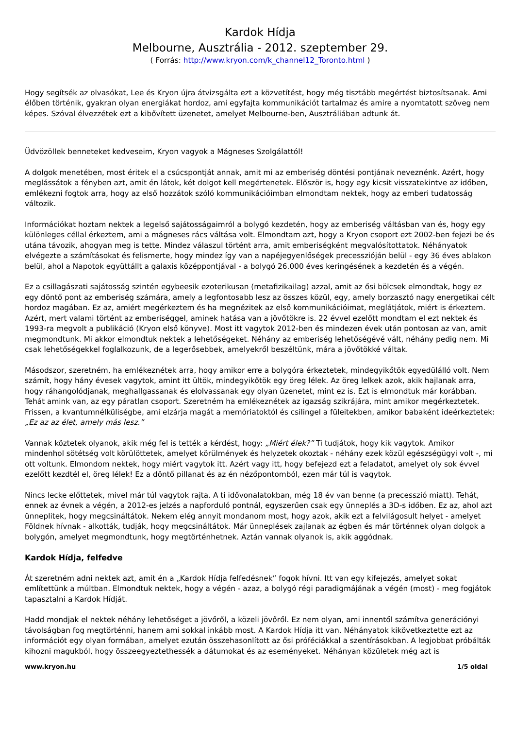Kardok Hídja
Melbourne, Ausztrália - 2012. szeptember 29.
( Forrás: http://www.kryon.com/k_channel12_Toronto.html )
Hogy segítsék az olvasókat, Lee és Kryon újra átvizsgálta ezt a közvetítést, hogy még tisztább megértést biztosítsanak. Ami élőben történik, gyakran olyan energiákat hordoz, ami egyfajta kommunikációt tartalmaz és amire a nyomtatott szöveg nem képes. Szóval élvezzétek ezt a kibővített üzenetet, amelyet Melbourne-ben, Ausztráliában adtunk át.
Üdvözöllek benneteket kedveseim, Kryon vagyok a Mágneses Szolgálattól!
A dolgok menetében, most éritek el a csúcspontját annak, amit mi az emberiség döntési pontjának neveznénk. Azért, hogy meglássátok a fényben azt, amit én látok, két dolgot kell megértenetek. Először is, hogy egy kicsit visszatekintve az időben, emlékezni fogtok arra, hogy az első hozzátok szóló kommunikációimban elmondtam nektek, hogy az emberi tudatosság változik.
Információkat hoztam nektek a legelső sajátosságaimról a bolygó kezdetén, hogy az emberiség váltásban van és, hogy egy különleges céllal érkeztem, ami a mágneses rács váltása volt. Elmondtam azt, hogy a Kryon csoport ezt 2002-ben fejezi be és utána távozik, ahogyan meg is tette. Mindez válaszul történt arra, amit emberiségként megvalósítottatok. Néhányatok elvégezte a számításokat és felismerte, hogy mindez így van a napéjegyenlőségek precesszióján belül - egy 36 éves ablakon belül, ahol a Napotok együttállt a galaxis középpontjával - a bolygó 26.000 éves keringésének a kezdetén és a végén.
Ez a csillagászati sajátosság szintén egybeesik ezoterikusan (metafizikailag) azzal, amit az ősi bölcsek elmondtak, hogy ez egy döntő pont az emberiség számára, amely a legfontosabb lesz az összes közül, egy, amely borzasztó nagy energetikai célt hordoz magában. Ez az, amiért megérkeztem és ha megnézitek az első kommunikációimat, meglátjátok, miért is érkeztem. Azért, mert valami történt az emberiséggel, aminek hatása van a jövőtökre is. 22 évvel ezelőtt mondtam el ezt nektek és 1993-ra megvolt a publikáció (Kryon első könyve). Most itt vagytok 2012-ben és mindezen évek után pontosan az van, amit megmondtunk. Mi akkor elmondtuk nektek a lehetőségeket. Néhány az emberiség lehetőségévé vált, néhány pedig nem. Mi csak lehetőségekkel foglalkozunk, de a legerősebbek, amelyekről beszéltünk, mára a jövőtökké váltak.
Másodszor, szeretném, ha emlékeznétek arra, hogy amikor erre a bolygóra érkeztetek, mindegyikőtök egyedülálló volt. Nem számít, hogy hány évesek vagytok, amint itt ültök, mindegyikőtök egy öreg lélek. Az öreg lelkek azok, akik hajlanak arra, hogy ráhangolódjanak, meghallgassanak és elolvassanak egy olyan üzenetet, mint ez is. Ezt is elmondtuk már korábban. Tehát amink van, az egy páratlan csoport. Szeretném ha emlékeznétek az igazság szikrájára, mint amikor megérkeztetek. Frissen, a kvantumnélküliségbe, ami elzárja magát a memóriatoktól és csilingel a füleitekben, amikor babaként ideérkeztetek: „Ez az az élet, amely más lesz.”
Vannak köztetek olyanok, akik még fel is tették a kérdést, hogy: „Miért élek?” Ti tudjátok, hogy kik vagytok. Amikor mindenhol sötétség volt körülöttetek, amelyet körülmények és helyzetek okoztak - néhány ezek közül egészségügyi volt -, mi ott voltunk. Elmondom nektek, hogy miért vagytok itt. Azért vagy itt, hogy befejezd ezt a feladatot, amelyet oly sok évvel ezelőtt kezdtél el, öreg lélek! Ez a döntő pillanat és az én nézőpontomból, ezen már túl is vagytok.
Nincs lecke előttetek, mivel már túl vagytok rajta. A ti idővonalatokban, még 18 év van benne (a precesszió miatt). Tehát, ennek az évnek a végén, a 2012-es jelzés a napforduló pontnál, egyszerűen csak egy ünneplés a 3D-s időben. Ez az, ahol azt ünneplitek, hogy megcsináltátok. Nekem elég annyit mondanom most, hogy azok, akik ezt a felvilágosult helyet - amelyet Földnek hívnak - alkották, tudják, hogy megcsináltátok. Már ünneplések zajlanak az égben és már történnek olyan dolgok a bolygón, amelyet megmondtunk, hogy megtörténhetnek. Aztán vannak olyanok is, akik aggódnak.
Kardok Hídja, felfedve
Át szeretném adni nektek azt, amit én a „Kardok Hídja felfedésnek” fogok hívni. Itt van egy kifejezés, amelyet sokat említettünk a múltban. Elmondtuk nektek, hogy a végén - azaz, a bolygó régi paradigmájának a végén (most) - meg fogjátok tapasztalni a Kardok Hídját.
Hadd mondjak el nektek néhány lehetőséget a jövőről, a közeli jövőről. Ez nem olyan, ami innentől számítva generációnyi távolságban fog megtörténni, hanem ami sokkal inkább most. A Kardok Hídja itt van. Néhányatok kikövetkeztette ezt az információt egy olyan formában, amelyet ezután összehasonlított az ősi próféciákkal a szentírásokban. A legjobbat próbálták kihozni magukból, hogy összeegyeztethessék a dátumokat és az eseményeket. Néhányan közületek még azt is
www.kryon.hu 1/5 oldal